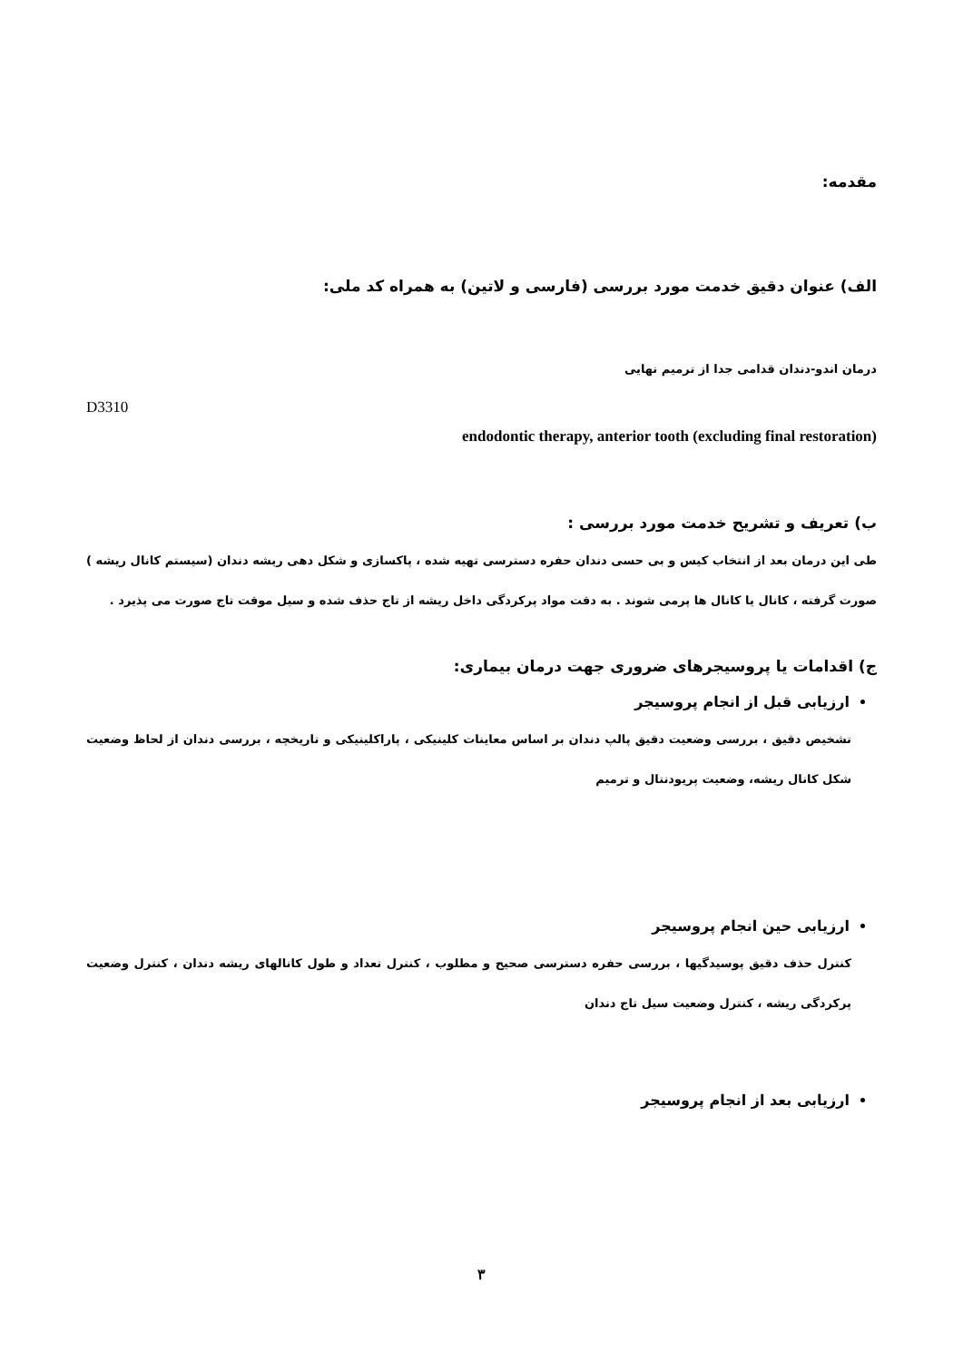مقدمه:
الف) عنوان دقیق خدمت مورد بررسی (فارسی و لاتین) به همراه کد ملی:
درمان اندو-دندان قدامی جدا از ترمیم نهایی
D3310
endodontic therapy, anterior tooth (excluding final restoration)
ب) تعریف و تشریح خدمت مورد بررسی :
طی این درمان بعد از انتخاب کیس و بی حسی دندان حفره دسترسی تهیه شده ، پاکسازی و شکل دهی ریشه دندان (سیستم کانال ریشه ) صورت گرفته ، کانال یا کانال ها پرمی شوند . به دقت مواد پرکردگی داخل ریشه از تاج حذف شده و سیل موقت تاج صورت می پذیرد .
ج) اقدامات یا پروسیجرهای ضروری جهت درمان بیماری:
ارزیابی قبل از انجام پروسیجر
تشخیص دقیق ، بررسی وضعیت دقیق پالپ دندان بر اساس معاینات کلینیکی ، پاراکلینیکی و تاریخچه ، بررسی دندان از لحاظ وضعیت شکل کانال ریشه، وضعیت پریودنتال و ترمیم
ارزیابی حین انجام پروسیجر
کنترل حذف دقیق پوسیدگیها ، بررسی حفره دسترسی صحیح و مطلوب ، کنترل تعداد و طول کانالهای ریشه دندان ، کنترل وضعیت پرکردگی ریشه ، کنترل وضعیت سیل تاج دندان
ارزیابی بعد از انجام پروسیجر
۳